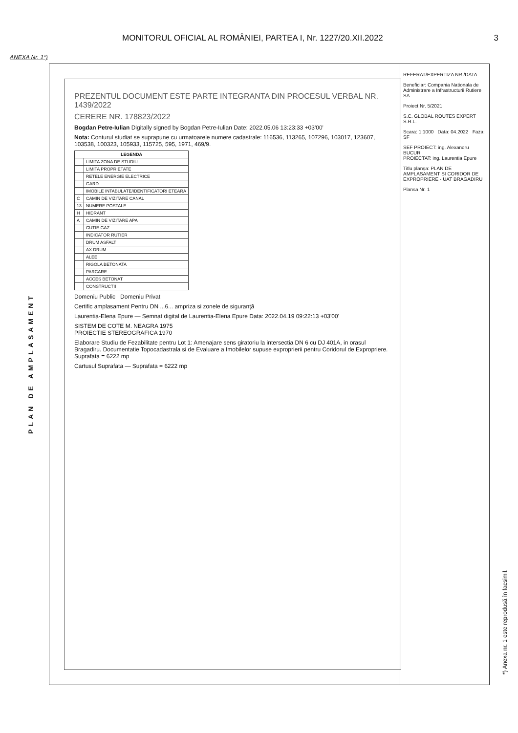MONITORUL OFICIAL AL ROMÂNIEI, PARTEA I, Nr. 1227/20.XII.2022 3
ANEXA Nr. 1*)
PLAN DE AMPLASAMENT
PREZENTUL DOCUMENT ESTE PARTE INTEGRANTA DIN PROCESUL VERBAL NR. 1439/2022
CERERE NR. 178823/2022
Bogdan Petre-Iulian Digitally signed by Bogdan Petre-Iulian Date: 2022.05.06 13:23:33 +03'00'
Nota: Conturul studiat se suprapune cu urmatoarele numere cadastrale: 116536, 113265, 107296, 103017, 123607, 103538, 100323, 105933, 115725, 595, 1971, 469/9.
| LEGENDA | |
| --- | --- |
| | LIMITA ZONA DE STUDIU |
| | LIMITA PROPRIETATE |
| | RETELE ENERGIE ELECTRICE |
| | GARD |
| | IMOBILE INTABULATE/IDENTIFICATORI ETEARA |
| C | CAMIN DE VIZITARE CANAL |
| 13 | NUMERE POSTALE |
| H | HIDRANT |
| A | CAMIN DE VIZITARE APA |
| | CUTIE GAZ |
| | INDICATOR RUTIER |
| | DRUM ASFALT |
| | AX DRUM |
| | ALEE |
| | RIGOLA BETONATA |
| | PARCARE |
| | ACCES BETONAT |
| | CONSTRUCTII |
Domeniu Public Domeniu Privat
Certific amplasament Pentru DN ...6... ampriza si zonele de siguranță
Laurentia-Elena Epure — Semnat digital de Laurentia-Elena Epure Data: 2022.04.19 09:22:13 +03'00'
SISTEM DE COTE M. NEAGRA 1975
PROIECTIE STEREOGRAFICA 1970
Elaborare Studiu de Fezabilitate pentru Lot 1: Amenajare sens giratoriu la intersectia DN 6 cu DJ 401A, in orasul Bragadiru. Documentatie Topocadastrala si de Evaluare a Imobilelor supuse exproprierii pentru Coridorul de Expropriere. Suprafata = 6222 mp
Cartusul Suprafata — Suprafata = 6222 mp
REFERAT/EXPERTIZA NR./DATA
Beneficiar: Compania Nationala de Administrare a Infrastructurii Rutiere SA
Proiect Nr. 5/2021
S.C. GLOBAL ROUTES EXPERT S.R.L.
Scara: 1:1000 Data: 04.2022 Faza: SF
SEF PROIECT: ing. Alexandru BUCUR
PROIECTAT: ing. Laurentia Epure
Titlu planșa: PLAN DE AMPLASAMENT SI CORIDOR DE EXPROPRIERE - UAT BRAGADIRU
Plansa Nr. 1
*) Anexa nr. 1 este reprodusă în facsimil.